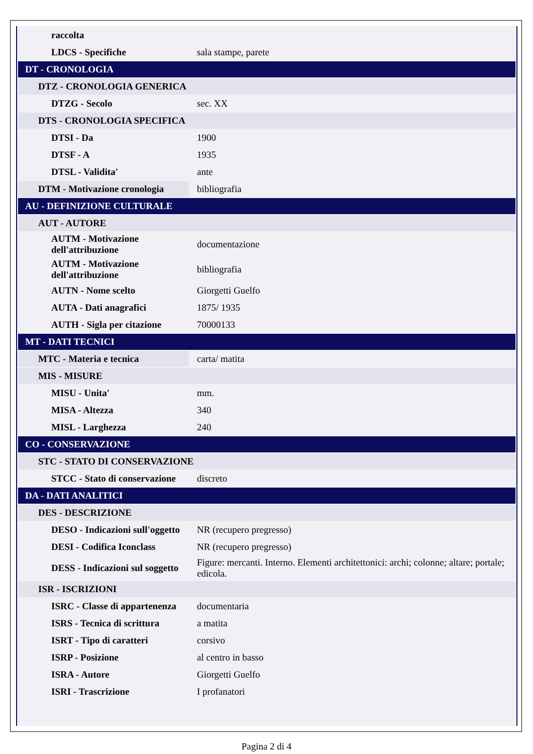| raccolta | |
| LDCS - Specifiche | sala stampe, parete |
| DT - CRONOLOGIA | |
| DTZ - CRONOLOGIA GENERICA | |
| DTZG - Secolo | sec. XX |
| DTS - CRONOLOGIA SPECIFICA | |
| DTSI - Da | 1900 |
| DTSF - A | 1935 |
| DTSL - Validita' | ante |
| DTM - Motivazione cronologia | bibliografia |
| AU - DEFINIZIONE CULTURALE | |
| AUT - AUTORE | |
| AUTM - Motivazione dell'attribuzione | documentazione |
| AUTM - Motivazione dell'attribuzione | bibliografia |
| AUTN - Nome scelto | Giorgetti Guelfo |
| AUTA - Dati anagrafici | 1875/ 1935 |
| AUTH - Sigla per citazione | 70000133 |
| MT - DATI TECNICI | |
| MTC - Materia e tecnica | carta/ matita |
| MIS - MISURE | |
| MISU - Unita' | mm. |
| MISA - Altezza | 340 |
| MISL - Larghezza | 240 |
| CO - CONSERVAZIONE | |
| STC - STATO DI CONSERVAZIONE | |
| STCC - Stato di conservazione | discreto |
| DA - DATI ANALITICI | |
| DES - DESCRIZIONE | |
| DESO - Indicazioni sull'oggetto | NR (recupero pregresso) |
| DESI - Codifica Iconclass | NR (recupero pregresso) |
| DESS - Indicazioni sul soggetto | Figure: mercanti. Interno. Elementi architettonici: archi; colonne; altare; portale; edicola. |
| ISR - ISCRIZIONI | |
| ISRC - Classe di appartenenza | documentaria |
| ISRS - Tecnica di scrittura | a matita |
| ISRT - Tipo di caratteri | corsivo |
| ISRP - Posizione | al centro in basso |
| ISRA - Autore | Giorgetti Guelfo |
| ISRI - Trascrizione | I profanatori |
Pagina 2 di 4